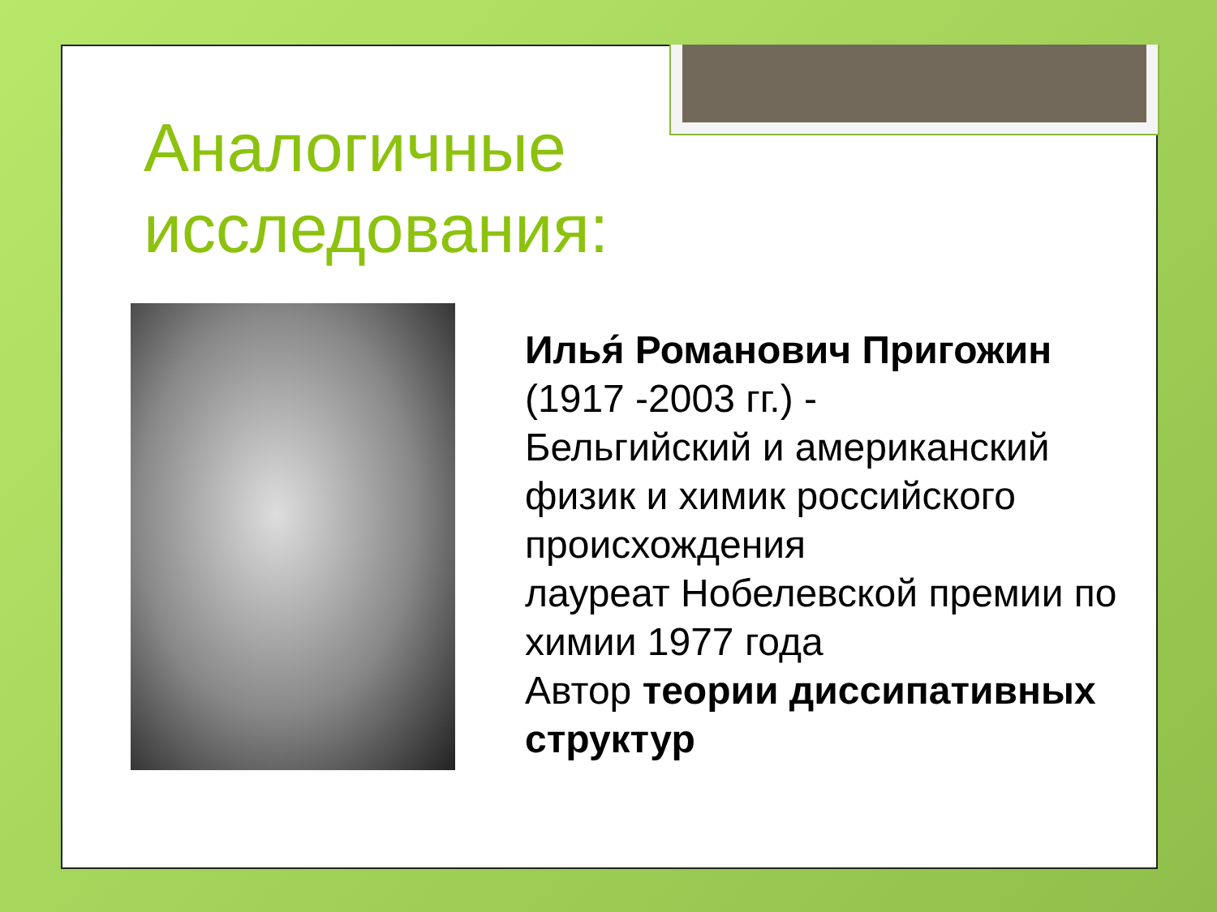Аналогичные
исследования:
Илья́ Романович Пригожин
(1917 -2003 гг.) -
Бельгийский и американский физик и химик российского происхождения
лауреат Нобелевской премии по химии 1977 года
Автор теории диссипативных структур